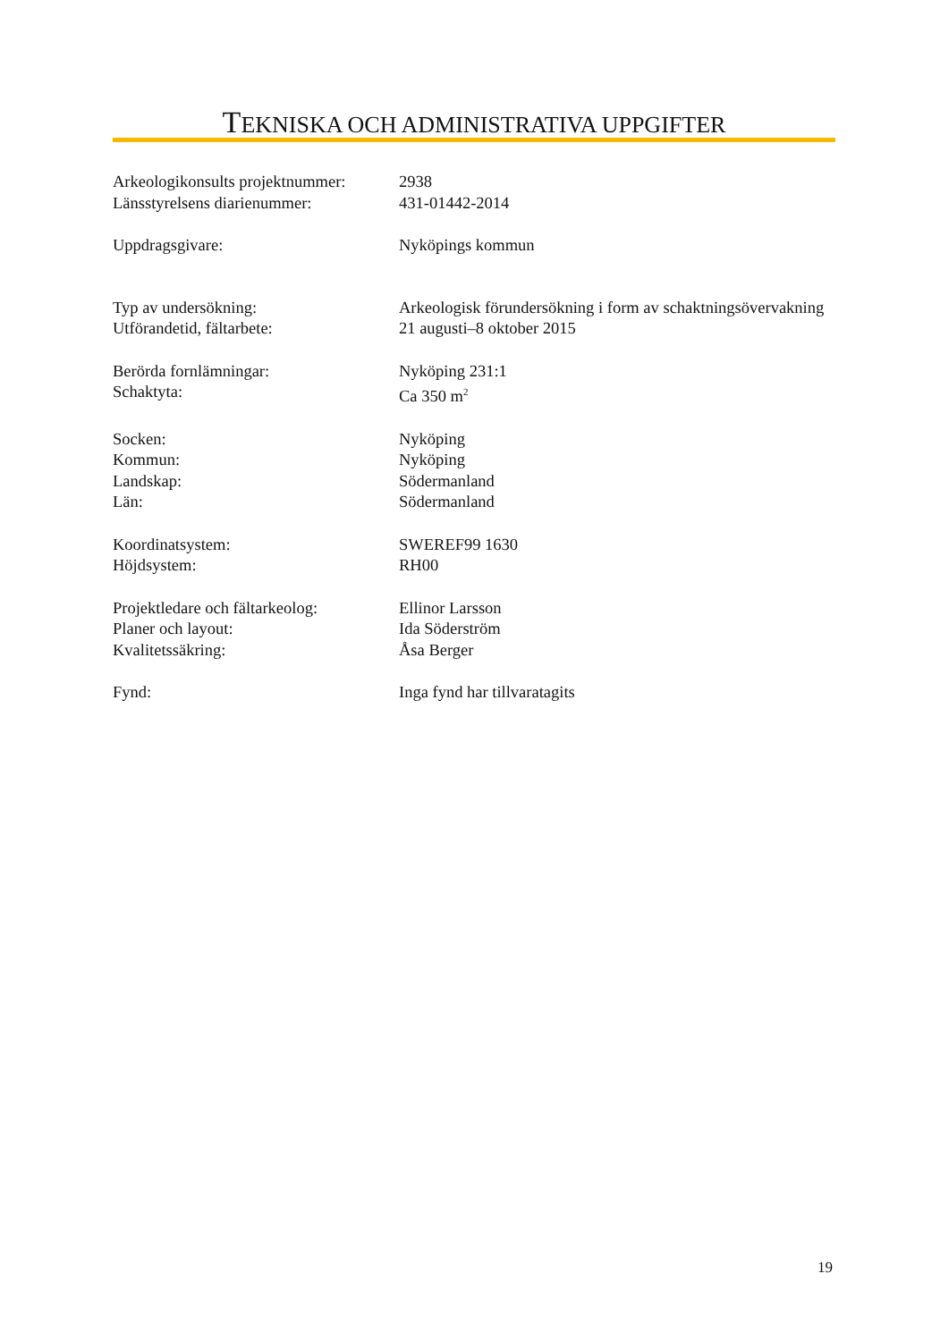TEKNISKA OCH ADMINISTRATIVA UPPGIFTER
| Arkeologikonsults projektnummer: | 2938 |
| Länsstyrelsens diarienummer: | 431-01442-2014 |
| Uppdragsgivare: | Nyköpings kommun |
| Typ av undersökning: | Arkeologisk förundersökning i form av schaktningsövervakning |
| Utförandetid, fältarbete: | 21 augusti–8 oktober 2015 |
| Berörda fornlämningar: | Nyköping 231:1 |
| Schaktyta: | Ca 350 m<sup>2</sup> |
| Socken: | Nyköping |
| Kommun: | Nyköping |
| Landskap: | Södermanland |
| Län: | Södermanland |
| Koordinatsystem: | SWEREF99 1630 |
| Höjdsystem: | RH00 |
| Projektledare och fältarkeolog: | Ellinor Larsson |
| Planer och layout: | Ida Söderström |
| Kvalitetssäkring: | Åsa Berger |
| Fynd: | Inga fynd har tillvaratagits |
19